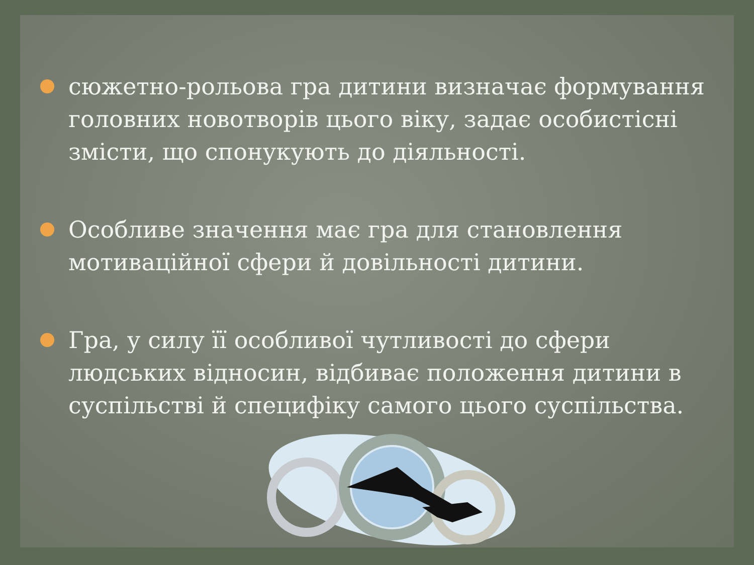сюжетно-рольова гра дитини визначає формування головних новотворів цього віку, задає особистісні змісти, що спонукують до діяльності.
Особливе значення має гра для становлення мотиваційної сфери й довільності дитини.
Гра, у силу її особливої чутливості до сфери людських відносин, відбиває положення дитини в суспільстві й специфіку самого цього суспільства.